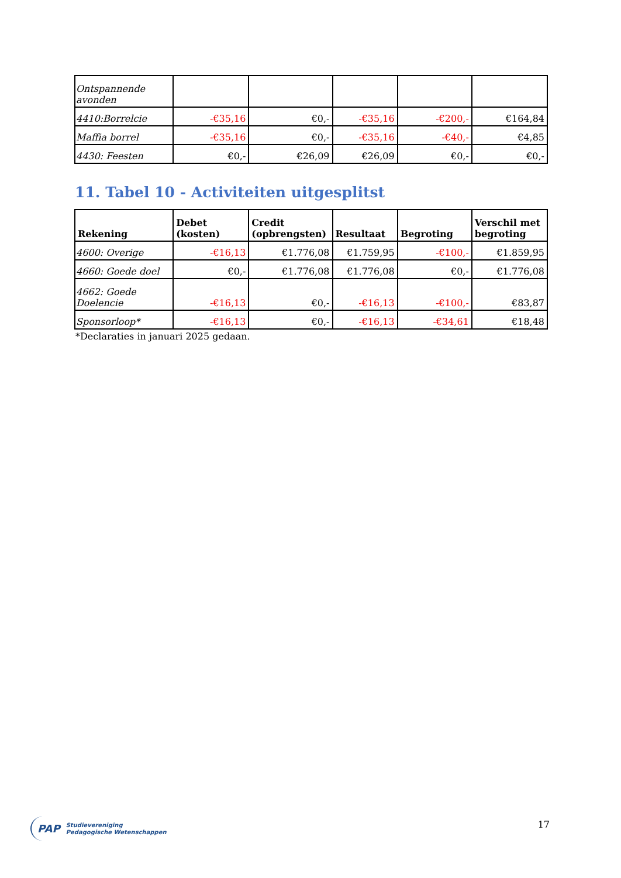| Ontspannende avonden | | | | | |
| 4410:Borrelcie | -€35,16 | €0,- | -€35,16 | -€200,- | €164,84 |
| Maffia borrel | -€35,16 | €0,- | -€35,16 | -€40,- | €4,85 |
| 4430: Feesten | €0,- | €26,09 | €26,09 | €0,- | €0,- |
11. Tabel 10 - Activiteiten uitgesplitst
| Rekening | Debet (kosten) | Credit (opbrengsten) | Resultaat | Begroting | Verschil met begroting |
| --- | --- | --- | --- | --- | --- |
| 4600: Overige | -€16,13 | €1.776,08 | €1.759,95 | -€100,- | €1.859,95 |
| 4660: Goede doel | €0,- | €1.776,08 | €1.776,08 | €0,- | €1.776,08 |
| 4662: Goede Doelencie | -€16,13 | €0,- | -€16,13 | -€100,- | €83,87 |
| Sponsorloop* | -€16,13 | €0,- | -€16,13 | -€34,61 | €18,48 |
*Declaraties in januari 2025 gedaan.
PAP Studievereniging
Pedagogische Wetenschappen
17